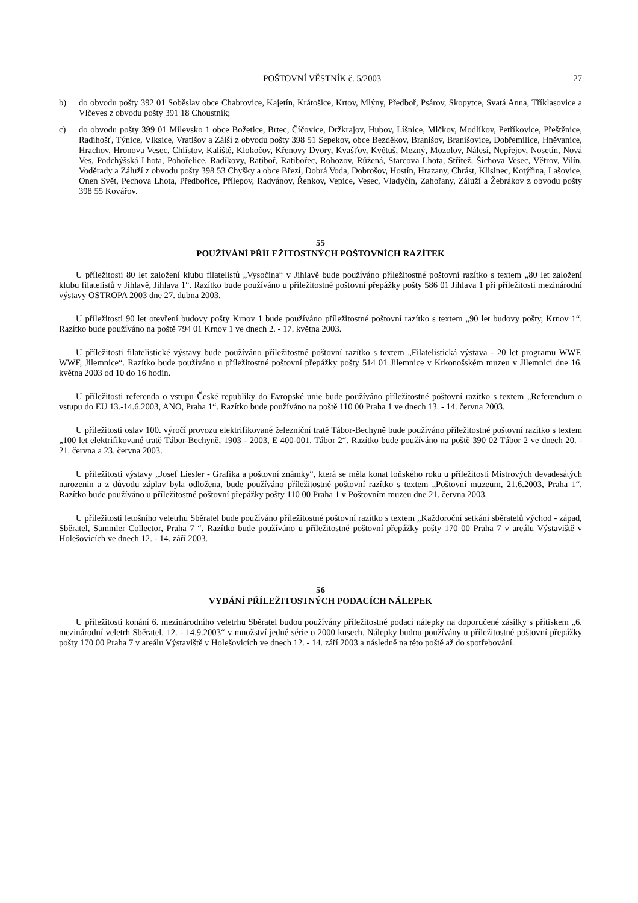POŠTOVNÍ VĚSTNÍK č. 5/2003 27
b) do obvodu pošty 392 01 Soběslav obce Chabrovice, Kajetín, Krátošice, Krtov, Mlýny, Předboř, Psárov, Skopytce, Svatá Anna, Tříklasovice a Vlčeves z obvodu pošty 391 18 Choustník;
c) do obvodu pošty 399 01 Milevsko 1 obce Božetice, Brtec, Číčovice, Držkrajov, Hubov, Líšnice, Mlčkov, Modlíkov, Petříkovice, Přeštěnice, Radihošť, Týnice, Vlksice, Vratišov a Zálší z obvodu pošty 398 51 Sepekov, obce Bezděkov, Branišov, Branišovice, Dobřemilice, Hněvanice, Hrachov, Hronova Vesec, Chlístov, Kaliště, Klokočov, Křenovy Dvory, Kvašťov, Květuš, Mezný, Mozolov, Nálesí, Nepřejov, Nosetín, Nová Ves, Podchýšská Lhota, Pohořelice, Radíkovy, Ratiboř, Ratibořec, Rohozov, Růžená, Starcova Lhota, Střítež, Šichova Vesec, Větrov, Vilín, Voděrady a Záluží z obvodu pošty 398 53 Chyšky a obce Březí, Dobrá Voda, Dobrošov, Hostín, Hrazany, Chrást, Klisinec, Kotýřina, Lašovice, Onen Svět, Pechova Lhota, Předbořice, Přílepov, Radvánov, Řenkov, Vepice, Vesec, Vladyčín, Zahořany, Záluží a Žebrákov z obvodu pošty 398 55 Kovářov.
55
POUŽÍVÁNÍ PŘÍLEŽITOSTNÝCH POŠTOVNÍCH RAZÍTEK
U příležitosti 80 let založení klubu filatelistů „Vysočina“ v Jihlavě bude používáno příležitostné poštovní razítko s textem „80 let založení klubu filatelistů v Jihlavě, Jihlava 1“. Razítko bude používáno u příležitostné poštovní přepážky pošty 586 01 Jihlava 1 při příležitosti mezinárodní výstavy OSTROPA 2003 dne 27. dubna 2003.
U příležitosti 90 let otevření budovy pošty Krnov 1 bude používáno příležitostné poštovní razítko s textem „90 let budovy pošty, Krnov 1“. Razítko bude používáno na poště 794 01 Krnov 1 ve dnech 2. - 17. května 2003.
U příležitosti filatelistické výstavy bude používáno příležitostné poštovní razítko s textem „Filatelistická výstava - 20 let programu WWF, WWF, Jilemnice“. Razítko bude používáno u příležitostné poštovní přepážky pošty 514 01 Jilemnice v Krkonošském muzeu v Jilemnici dne 16. května 2003 od 10 do 16 hodin.
U příležitosti referenda o vstupu České republiky do Evropské unie bude používáno příležitostné poštovní razítko s textem „Referendum o vstupu do EU 13.-14.6.2003, ANO, Praha 1“. Razítko bude používáno na poště 110 00 Praha 1 ve dnech 13. - 14. června 2003.
U příležitosti oslav 100. výročí provozu elektrifikované železniční tratě Tábor-Bechyně bude používáno příležitostné poštovní razítko s textem „100 let elektrifikované tratě Tábor-Bechyně, 1903 - 2003, E 400-001, Tábor 2“. Razítko bude používáno na poště 390 02 Tábor 2 ve dnech 20. - 21. června a 23. června 2003.
U příležitosti výstavy „Josef Liesler - Grafika a poštovní známky“, která se měla konat loňského roku u příležitosti Mistrových devadesátých narozenin a z důvodu záplav byla odložena, bude používáno příležitostné poštovní razítko s textem „Poštovní muzeum, 21.6.2003, Praha 1“. Razítko bude používáno u příležitostné poštovní přepážky pošty 110 00 Praha 1 v Poštovním muzeu dne 21. června 2003.
U příležitosti letošního veletrhu Sběratel bude používáno příležitostné poštovní razítko s textem „Každoroční setkání sběratelů východ - západ, Sběratel, Sammler Collector, Praha 7 “. Razítko bude používáno u příležitostné poštovní přepážky pošty 170 00 Praha 7 v areálu Výstaviště v Holešovicích ve dnech 12. - 14. září 2003.
56
VYDÁNÍ PŘÍLEŽITOSTNÝCH PODACÍCH NÁLEPEK
U příležitosti konání 6. mezinárodního veletrhu Sběratel budou používány příležitostné podací nálepky na doporučené zásilky s přítiskem „6. mezinárodní veletrh Sběratel, 12. - 14.9.2003“ v množství jedné série o 2000 kusech. Nálepky budou používány u příležitostné poštovní přepážky pošty 170 00 Praha 7 v areálu Výstaviště v Holešovicích ve dnech 12. - 14. září 2003 a následně na této poště až do spotřebování.